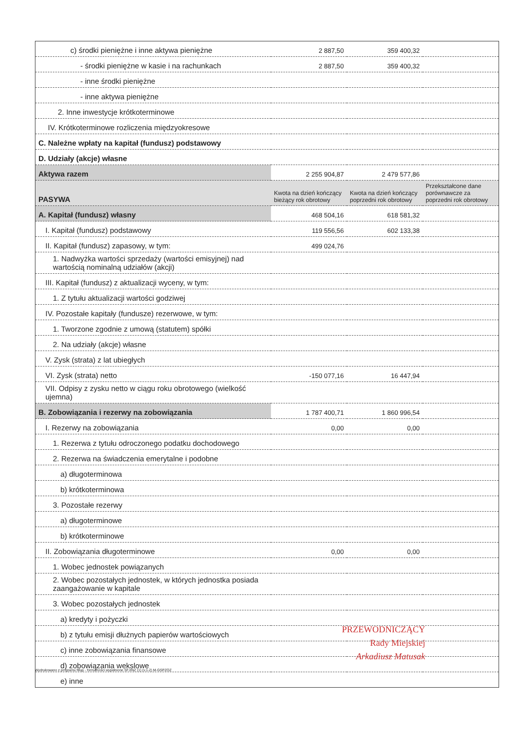| c) środki pieniężne i inne aktywa pieniężne | 2 887,50 | 359 400,32 | |
| - środki pieniężne w kasie i na rachunkach | 2 887,50 | 359 400,32 | |
| - inne środki pieniężne | | | |
| - inne aktywa pieniężne | | | |
| 2. Inne inwestycje krótkoterminowe | | | |
| IV. Krótkoterminowe rozliczenia międzyokresowe | | | |
| C. Należne wpłaty na kapitał (fundusz) podstawowy | | | |
| D. Udziały (akcje) własne | | | |
| Aktywa razem | 2 255 904,87 | 2 479 577,86 | |
| PASYWA | Kwota na dzień kończący bieżący rok obrotowy | Kwota na dzień kończący poprzedni rok obrotowy | Przekształcone dane porównawcze za poprzedni rok obrotowy |
| A. Kapitał (fundusz) własny | 468 504,16 | 618 581,32 | |
| I. Kapitał (fundusz) podstawowy | 119 556,56 | 602 133,38 | |
| II. Kapitał (fundusz) zapasowy, w tym: | 499 024,76 | | |
| 1. Nadwyżka wartości sprzedaży (wartości emisyjnej) nad wartością nominalną udziałów (akcji) | | | |
| III. Kapitał (fundusz) z aktualizacji wyceny, w tym: | | | |
| 1. Z tytułu aktualizacji wartości godziwej | | | |
| IV. Pozostałe kapitały (fundusze) rezerwowe, w tym: | | | |
| 1. Tworzone zgodnie z umową (statutem) spółki | | | |
| 2. Na udziały (akcje) własne | | | |
| V. Zysk (strata) z lat ubiegłych | | | |
| VI. Zysk (strata) netto | -150 077,16 | 16 447,94 | |
| VII. Odpisy z zysku netto w ciągu roku obrotowego (wielkość ujemna) | | | |
| B. Zobowiązania i rezerwy na zobowiązania | 1 787 400,71 | 1 860 996,54 | |
| I. Rezerwy na zobowiązania | 0,00 | 0,00 | |
| 1. Rezerwa z tytułu odroczonego podatku dochodowego | | | |
| 2. Rezerwa na świadczenia emerytalne i podobne | | | |
| a) długoterminowa | | | |
| b) krótkoterminowa | | | |
| 3. Pozostałe rezerwy | | | |
| a) długoterminowe | | | |
| b) krótkoterminowe | | | |
| II. Zobowiązania długoterminowe | 0,00 | 0,00 | |
| 1. Wobec jednostek powiązanych | | | |
| 2. Wobec pozostałych jednostek, w których jednostka posiada zaangażowanie w kapitale | | | |
| 3. Wobec pozostałych jednostek | | | |
| a) kredyty i pożyczki | | | |
| b) z tytułu emisji dłużnych papierów wartościowych | | | |
| c) inne zobowiązania finansowe | | | |
| d) zobowiązania wekslowe | | | |
| e) inne | | | |
PRZEWODNICZĄCY
Rady Miejskiej
Arkadiusz Matusak
Wydrukowano z programu fillup - formalności wypełnione SFJINZ (1) (v.1-2) M-GSPZOZ